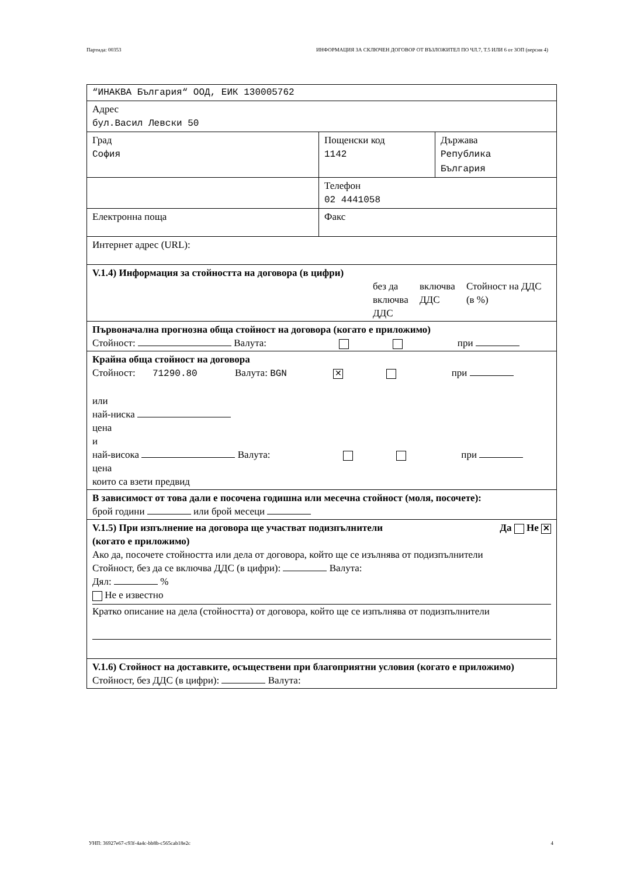Партида: 00353 ИНФОРМАЦИЯ ЗА СКЛЮЧЕН ДОГОВОР ОТ ВЪЗЛОЖИТЕЛ ПО ЧЛ.7, Т.5 ИЛИ 6 от ЗОП (версия 4)
| “ИНАКВА България“ ООД, ЕИК 130005762 | | |
| Адрес бул.Васил Левски 50 | | |
| Град София | Пощенски код 1142 | Държава Република България |
| | Телефон 02 4441058 | |
| Електронна поща | Факс | |
| Интернет адрес (URL): | | |
| V.1.4) Информация за стойността на договора (в цифри) без да включва ДДС включва ДДС Стойност на ДДС (в %) | | |
| Първоначална прогнозна обща стойност на договора (когато е приложимо) Стойност: Валута: при | | |
| Крайна обща стойност на договора Стойност: 71290.80 Валута: BGN ✕ при или най-ниска цена и най-висока Валута: при цена които са взети предвид | | |
| В зависимост от това дали е посочена годишна или месечна стойност (моля, посочете): брой години или брой месеци | | |
| V.1.5) При изпълнение на договора ще участват подизпълнители (когато е приложимо) Да Не ✕ Ако да, посочете стойността или дела от договора, който ще се изълнява от подизпълнители Стойност, без да се включва ДДС (в цифри): Валута: Дял: % Не е известно Кратко описание на дела (стойността) от договора, който ще се изпълнява от подизпълнители | | |
| V.1.6) Стойност на доставките, осъществени при благоприятни условия (когато е приложимо) Стойност, без ДДС (в цифри): Валута: | | |
УНП: 36927e67-c93f-4a4c-bb8b-c565cab18e2c 4